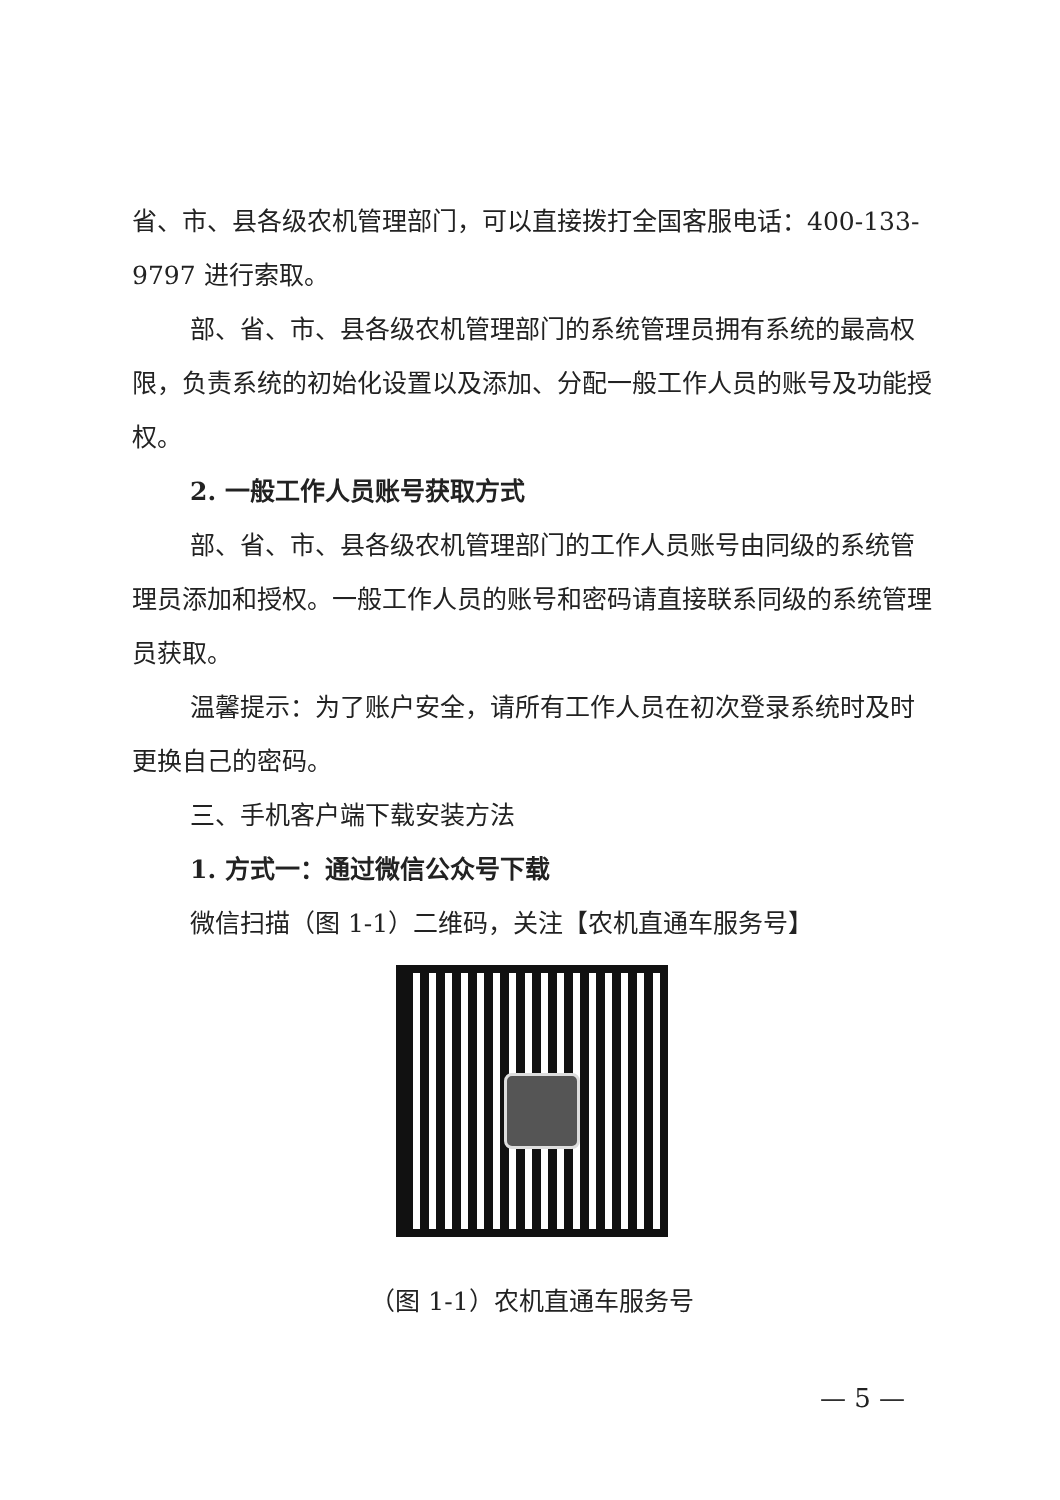省、市、县各级农机管理部门，可以直接拨打全国客服电话：400-133-9797 进行索取。
部、省、市、县各级农机管理部门的系统管理员拥有系统的最高权限，负责系统的初始化设置以及添加、分配一般工作人员的账号及功能授权。
2. 一般工作人员账号获取方式
部、省、市、县各级农机管理部门的工作人员账号由同级的系统管理员添加和授权。一般工作人员的账号和密码请直接联系同级的系统管理员获取。
温馨提示：为了账户安全，请所有工作人员在初次登录系统时及时更换自己的密码。
三、手机客户端下载安装方法
1. 方式一：通过微信公众号下载
微信扫描（图 1-1）二维码，关注【农机直通车服务号】
（图 1-1）农机直通车服务号
— 5 —